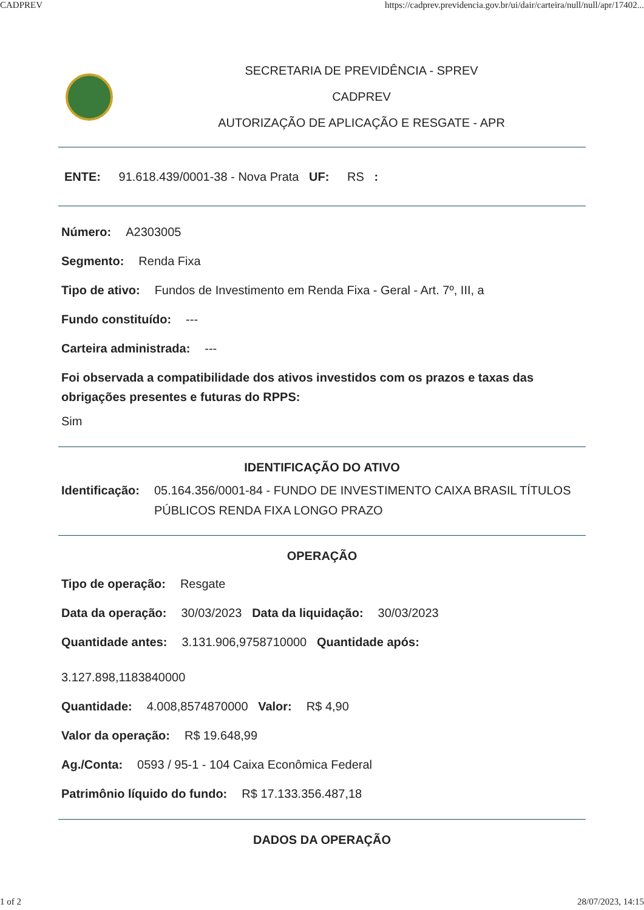CADPREV https://cadprev.previdencia.gov.br/ui/dair/carteira/null/null/apr/17402...
SECRETARIA DE PREVIDÊNCIA - SPREV
CADPREV
AUTORIZAÇÃO DE APLICAÇÃO E RESGATE - APR
ENTE: 91.618.439/0001-38 - Nova Prata UF: RS :
Número: A2303005
Segmento: Renda Fixa
Tipo de ativo: Fundos de Investimento em Renda Fixa - Geral - Art. 7º, III, a
Fundo constituído: ---
Carteira administrada: ---
Foi observada a compatibilidade dos ativos investidos com os prazos e taxas das obrigações presentes e futuras do RPPS:
Sim
IDENTIFICAÇÃO DO ATIVO
Identificação: 05.164.356/0001-84 - FUNDO DE INVESTIMENTO CAIXA BRASIL TÍTULOS PÚBLICOS RENDA FIXA LONGO PRAZO
OPERAÇÃO
Tipo de operação: Resgate
Data da operação: 30/03/2023 Data da liquidação: 30/03/2023
Quantidade antes: 3.131.906,9758710000 Quantidade após:
3.127.898,1183840000
Quantidade: 4.008,8574870000 Valor: R$ 4,90
Valor da operação: R$ 19.648,99
Ag./Conta: 0593 / 95-1 - 104 Caixa Econômica Federal
Patrimônio líquido do fundo: R$ 17.133.356.487,18
DADOS DA OPERAÇÃO
1 of 2 28/07/2023, 14:15